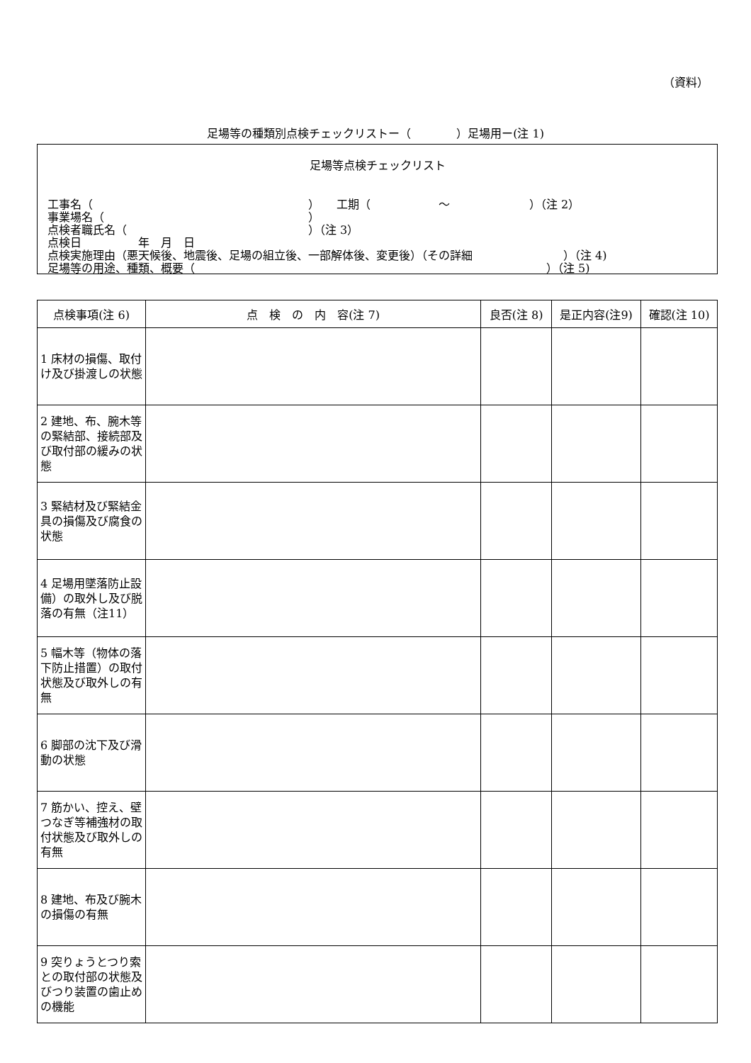（資料）
足場等の種類別点検チェックリストー（　　　　）足場用ー(注 1)
足場等点検チェックリスト
工事名（　　　　　　　　　　　　　　　　　　　）　　工期（　　　　　　～　　　　　　　）（注 2）
事業場名（　　　　　　　　　　　　　　　　　　）
点検者職氏名（　　　　　　　　　　　　　　　　）（注 3）
点検日　　　　　年　月　日
点検実施理由（悪天候後、地震後、足場の組立後、一部解体後、変更後）（その詳細　　　　　　　　）（注 4)
足場等の用途、種類、概要（　　　　　　　　　　　　　　　　　　　　　　　　　　　　　　　）（注 5)
| 点検事項(注 6) | 点 検 の 内 容(注 7) | 良否(注 8) | 是正内容(注9) | 確認(注 10) |
| --- | --- | --- | --- | --- |
| 1 床材の損傷、取付け及び掛渡しの状態 | | | | |
| 2 建地、布、腕木等の緊結部、接続部及び取付部の緩みの状態 | | | | |
| 3 緊結材及び緊結金具の損傷及び腐食の状態 | | | | |
| 4 足場用墜落防止設備）の取外し及び脱落の有無（注11） | | | | |
| 5 幅木等（物体の落下防止措置）の取付状態及び取外しの有無 | | | | |
| 6 脚部の沈下及び滑動の状態 | | | | |
| 7 筋かい、控え、壁つなぎ等補強材の取付状態及び取外しの有無 | | | | |
| 8 建地、布及び腕木の損傷の有無 | | | | |
| 9 突りょうとつり索との取付部の状態及びつり装置の歯止めの機能 | | | | |